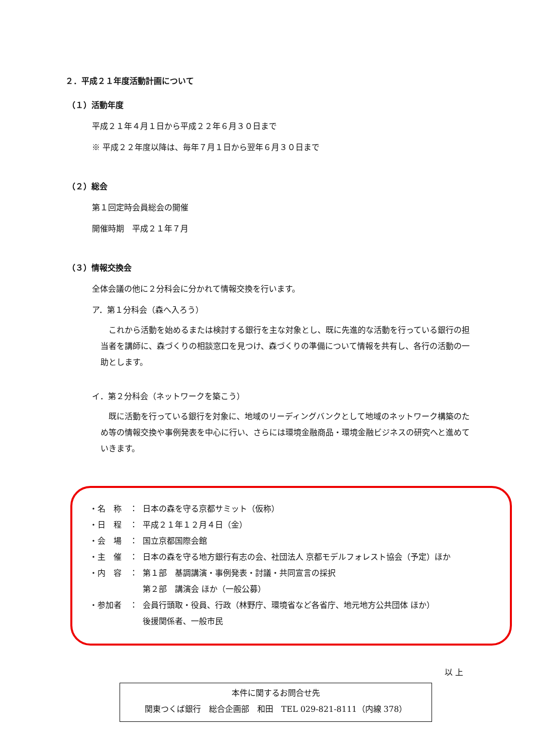２．平成２１年度活動計画について
（１）活動年度
平成２１年４月１日から平成２２年６月３０日まで
※ 平成２２年度以降は、毎年７月１日から翌年６月３０日まで
（２）総会
第１回定時会員総会の開催
開催時期　平成２１年７月
（３）情報交換会
全体会議の他に２分科会に分かれて情報交換を行います。
ア．第１分科会（森へ入ろう）
これから活動を始めるまたは検討する銀行を主な対象とし、既に先進的な活動を行っている銀行の担当者を講師に、森づくりの相談窓口を見つけ、森づくりの準備について情報を共有し、各行の活動の一助とします。
イ．第２分科会（ネットワークを築こう）
既に活動を行っている銀行を対象に、地域のリーディングバンクとして地域のネットワーク構築のため等の情報交換や事例発表を中心に行い、さらには環境金融商品・環境金融ビジネスの研究へと進めていきます。
・名　称 ： 日本の森を守る京都サミット（仮称）
・日　程 ： 平成２１年１２月４日（金）
・会　場 ： 国立京都国際会館
・主　催 ： 日本の森を守る地方銀行有志の会、社団法人 京都モデルフォレスト協会（予定）ほか
・内　容 ： 第１部　基調講演・事例発表・討議・共同宣言の採択
第２部　講演会 ほか（一般公募）
・参加者 ： 会員行頭取・役員、行政（林野庁、環境省など各省庁、地元地方公共団体 ほか）
後援関係者、一般市民
以 上
本件に関するお問合せ先
関東つくば銀行　総合企画部　和田　TEL 029-821-8111（内線 378）